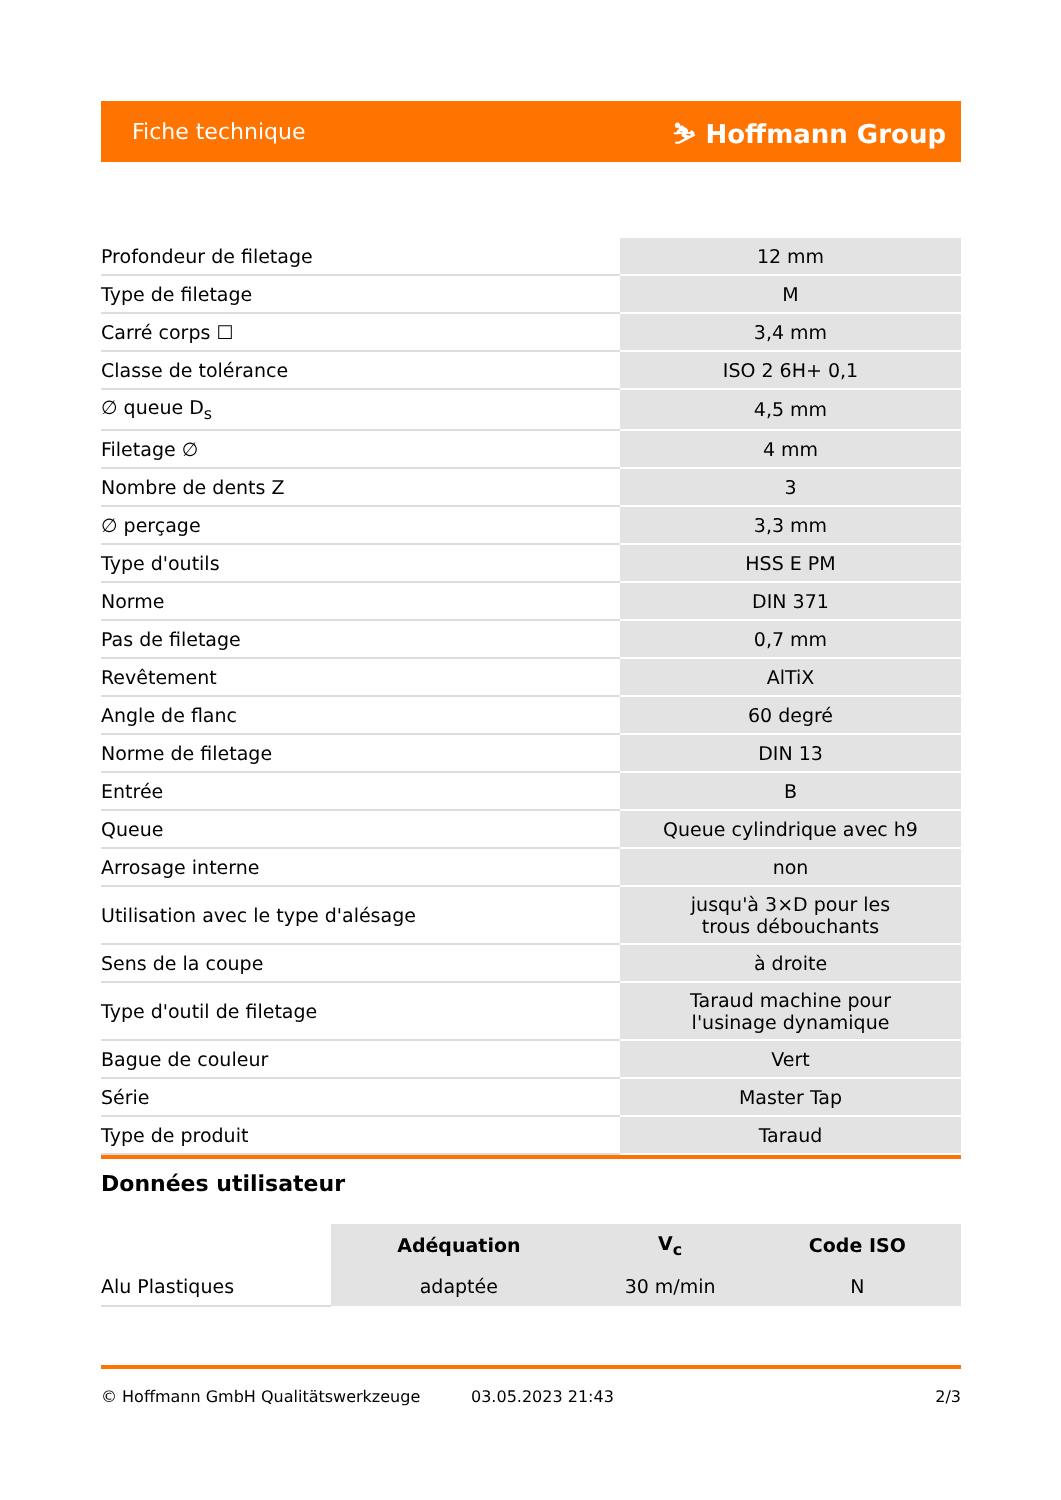Fiche technique ⛷ Hoffmann Group
| Profondeur de filetage | 12 mm |
| Type de filetage | M |
| Carré corps ☐ | 3,4 mm |
| Classe de tolérance | ISO 2 6H+ 0,1 |
| ∅ queue D<sub>s</sub> | 4,5 mm |
| Filetage ∅ | 4 mm |
| Nombre de dents Z | 3 |
| ∅ perçage | 3,3 mm |
| Type d'outils | HSS E PM |
| Norme | DIN 371 |
| Pas de filetage | 0,7 mm |
| Revêtement | AlTiX |
| Angle de flanc | 60 degré |
| Norme de filetage | DIN 13 |
| Entrée | B |
| Queue | Queue cylindrique avec h9 |
| Arrosage interne | non |
| Utilisation avec le type d'alésage | jusqu'à 3×D pour les trous débouchants |
| Sens de la coupe | à droite |
| Type d'outil de filetage | Taraud machine pour l'usinage dynamique |
| Bague de couleur | Vert |
| Série | Master Tap |
| Type de produit | Taraud |
Données utilisateur
| | Adéquation | V<sub>c</sub> | Code ISO |
| --- | --- | --- | --- |
| Alu Plastiques | adaptée | 30 m/min | N |
© Hoffmann GmbH Qualitätswerkzeuge 03.05.2023 21:43 2/3